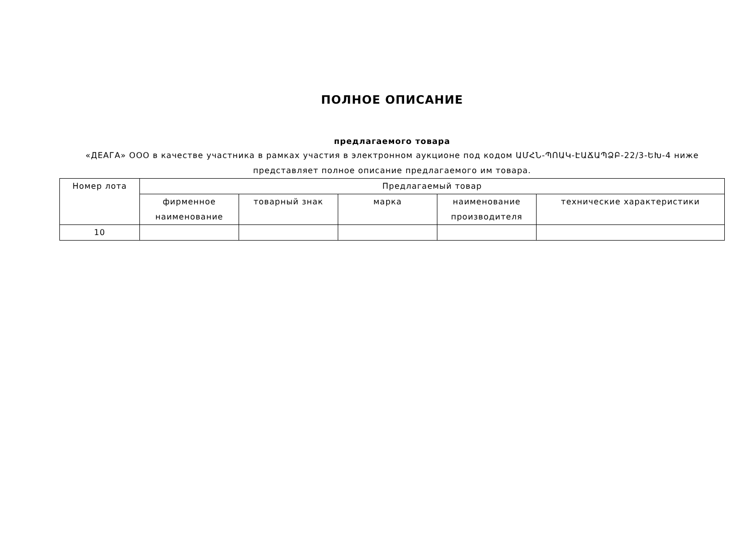ПОЛНОЕ ОПИСАНИЕ
предлагаемого товара
«ДЕАГА» ООО в качестве участника в рамках участия в электронном аукционе под кодом ԱՄՀՆ-ՊՈԱԿ-ԷԱՃԱՊՁԲ-22/3-ԵԽ-4 ниже представляет полное описание предлагаемого им товара.
| Номер лота | Предлагаемый товар | | | | |
| --- | --- | --- | --- | --- | --- |
| | фирменное наименование | товарный знак | марка | наименование производителя | технические характеристики |
| 10 | | | | | |